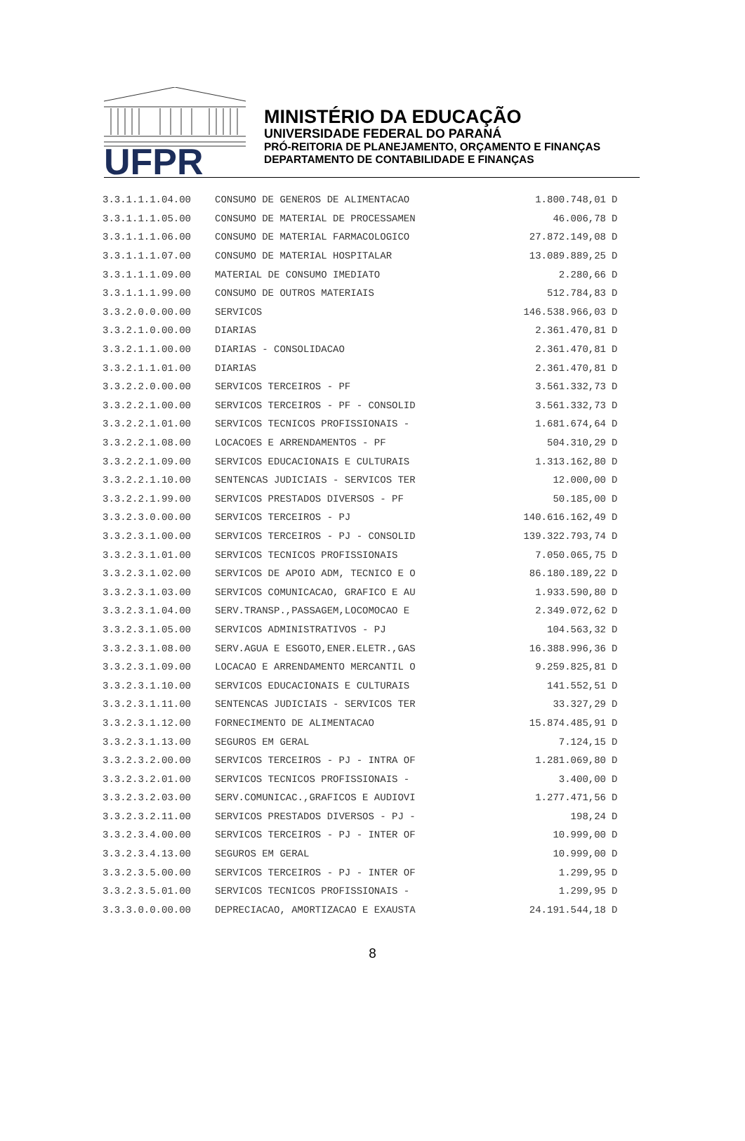UFPR
MINISTÉRIO DA EDUCAÇÃO
UNIVERSIDADE FEDERAL DO PARANÁ
PRÓ-REITORIA DE PLANEJAMENTO, ORÇAMENTO E FINANÇAS
DEPARTAMENTO DE CONTABILIDADE E FINANÇAS
| 3.3.1.1.1.04.00 | CONSUMO DE GENEROS DE ALIMENTACAO | 1.800.748,01 | D |
| 3.3.1.1.1.05.00 | CONSUMO DE MATERIAL DE PROCESSAMEN | 46.006,78 | D |
| 3.3.1.1.1.06.00 | CONSUMO DE MATERIAL FARMACOLOGICO | 27.872.149,08 | D |
| 3.3.1.1.1.07.00 | CONSUMO DE MATERIAL HOSPITALAR | 13.089.889,25 | D |
| 3.3.1.1.1.09.00 | MATERIAL DE CONSUMO IMEDIATO | 2.280,66 | D |
| 3.3.1.1.1.99.00 | CONSUMO DE OUTROS MATERIAIS | 512.784,83 | D |
| 3.3.2.0.0.00.00 | SERVICOS | 146.538.966,03 | D |
| 3.3.2.1.0.00.00 | DIARIAS | 2.361.470,81 | D |
| 3.3.2.1.1.00.00 | DIARIAS - CONSOLIDACAO | 2.361.470,81 | D |
| 3.3.2.1.1.01.00 | DIARIAS | 2.361.470,81 | D |
| 3.3.2.2.0.00.00 | SERVICOS TERCEIROS - PF | 3.561.332,73 | D |
| 3.3.2.2.1.00.00 | SERVICOS TERCEIROS - PF - CONSOLID | 3.561.332,73 | D |
| 3.3.2.2.1.01.00 | SERVICOS TECNICOS PROFISSIONAIS - | 1.681.674,64 | D |
| 3.3.2.2.1.08.00 | LOCACOES E ARRENDAMENTOS - PF | 504.310,29 | D |
| 3.3.2.2.1.09.00 | SERVICOS EDUCACIONAIS E CULTURAIS | 1.313.162,80 | D |
| 3.3.2.2.1.10.00 | SENTENCAS JUDICIAIS - SERVICOS TER | 12.000,00 | D |
| 3.3.2.2.1.99.00 | SERVICOS PRESTADOS DIVERSOS - PF | 50.185,00 | D |
| 3.3.2.3.0.00.00 | SERVICOS TERCEIROS - PJ | 140.616.162,49 | D |
| 3.3.2.3.1.00.00 | SERVICOS TERCEIROS - PJ - CONSOLID | 139.322.793,74 | D |
| 3.3.2.3.1.01.00 | SERVICOS TECNICOS PROFISSIONAIS | 7.050.065,75 | D |
| 3.3.2.3.1.02.00 | SERVICOS DE APOIO ADM, TECNICO E O | 86.180.189,22 | D |
| 3.3.2.3.1.03.00 | SERVICOS COMUNICACAO, GRAFICO E AU | 1.933.590,80 | D |
| 3.3.2.3.1.04.00 | SERV.TRANSP.,PASSAGEM,LOCOMOCAO E | 2.349.072,62 | D |
| 3.3.2.3.1.05.00 | SERVICOS ADMINISTRATIVOS - PJ | 104.563,32 | D |
| 3.3.2.3.1.08.00 | SERV.AGUA E ESGOTO,ENER.ELETR.,GAS | 16.388.996,36 | D |
| 3.3.2.3.1.09.00 | LOCACAO E ARRENDAMENTO MERCANTIL O | 9.259.825,81 | D |
| 3.3.2.3.1.10.00 | SERVICOS EDUCACIONAIS E CULTURAIS | 141.552,51 | D |
| 3.3.2.3.1.11.00 | SENTENCAS JUDICIAIS - SERVICOS TER | 33.327,29 | D |
| 3.3.2.3.1.12.00 | FORNECIMENTO DE ALIMENTACAO | 15.874.485,91 | D |
| 3.3.2.3.1.13.00 | SEGUROS EM GERAL | 7.124,15 | D |
| 3.3.2.3.2.00.00 | SERVICOS TERCEIROS - PJ - INTRA OF | 1.281.069,80 | D |
| 3.3.2.3.2.01.00 | SERVICOS TECNICOS PROFISSIONAIS - | 3.400,00 | D |
| 3.3.2.3.2.03.00 | SERV.COMUNICAC.,GRAFICOS E AUDIOVI | 1.277.471,56 | D |
| 3.3.2.3.2.11.00 | SERVICOS PRESTADOS DIVERSOS - PJ - | 198,24 | D |
| 3.3.2.3.4.00.00 | SERVICOS TERCEIROS - PJ - INTER OF | 10.999,00 | D |
| 3.3.2.3.4.13.00 | SEGUROS EM GERAL | 10.999,00 | D |
| 3.3.2.3.5.00.00 | SERVICOS TERCEIROS - PJ - INTER OF | 1.299,95 | D |
| 3.3.2.3.5.01.00 | SERVICOS TECNICOS PROFISSIONAIS - | 1.299,95 | D |
| 3.3.3.0.0.00.00 | DEPRECIACAO, AMORTIZACAO E EXAUSTA | 24.191.544,18 | D |
8